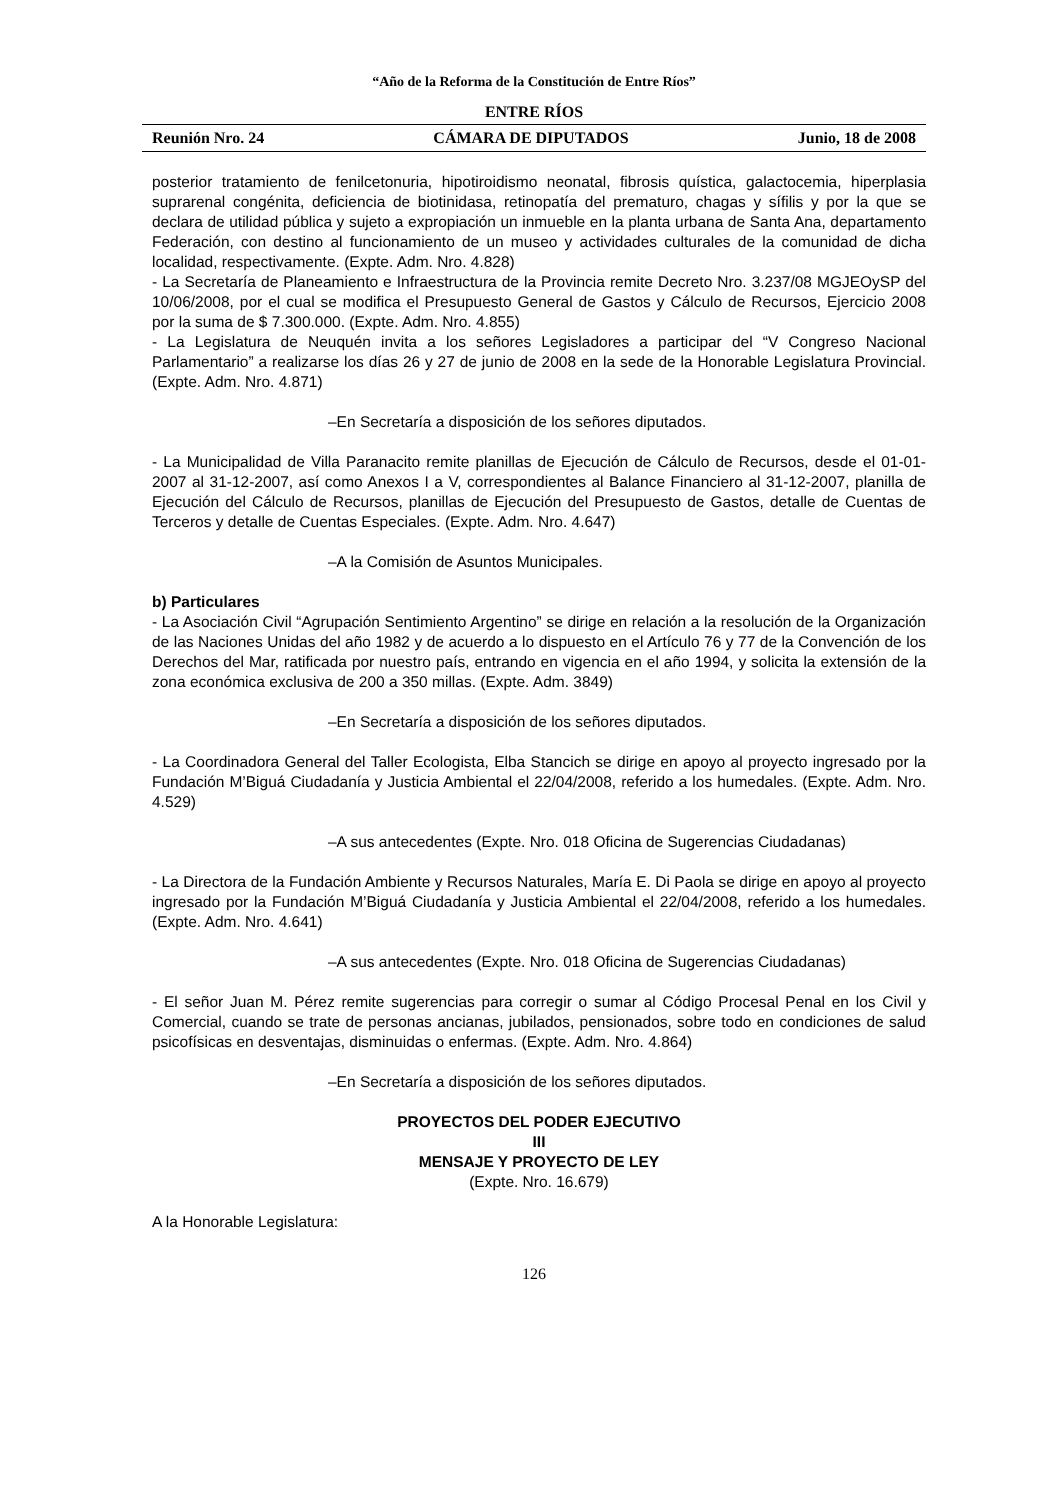“Año de la Reforma de la Constitución de Entre Ríos”
ENTRE RÍOS
Reunión Nro. 24 CÁMARA DE DIPUTADOS Junio, 18 de 2008
posterior tratamiento de fenilcetonuria, hipotiroidismo neonatal, fibrosis quística, galactocemia, hiperplasia suprarenal congénita, deficiencia de biotinidasa, retinopatía del prematuro, chagas y sífilis y por la que se declara de utilidad pública y sujeto a expropiación un inmueble en la planta urbana de Santa Ana, departamento Federación, con destino al funcionamiento de un museo y actividades culturales de la comunidad de dicha localidad, respectivamente. (Expte. Adm. Nro. 4.828)
- La Secretaría de Planeamiento e Infraestructura de la Provincia remite Decreto Nro. 3.237/08 MGJEOySP del 10/06/2008, por el cual se modifica el Presupuesto General de Gastos y Cálculo de Recursos, Ejercicio 2008 por la suma de $ 7.300.000. (Expte. Adm. Nro. 4.855)
- La Legislatura de Neuquén invita a los señores Legisladores a participar del “V Congreso Nacional Parlamentario” a realizarse los días 26 y 27 de junio de 2008 en la sede de la Honorable Legislatura Provincial. (Expte. Adm. Nro. 4.871)
–En Secretaría a disposición de los señores diputados.
- La Municipalidad de Villa Paranacito remite planillas de Ejecución de Cálculo de Recursos, desde el 01-01-2007 al 31-12-2007, así como Anexos I a V, correspondientes al Balance Financiero al 31-12-2007, planilla de Ejecución del Cálculo de Recursos, planillas de Ejecución del Presupuesto de Gastos, detalle de Cuentas de Terceros y detalle de Cuentas Especiales. (Expte. Adm. Nro. 4.647)
–A la Comisión de Asuntos Municipales.
b) Particulares
- La Asociación Civil “Agrupación Sentimiento Argentino” se dirige en relación a la resolución de la Organización de las Naciones Unidas del año 1982 y de acuerdo a lo dispuesto en el Artículo 76 y 77 de la Convención de los Derechos del Mar, ratificada por nuestro país, entrando en vigencia en el año 1994, y solicita la extensión de la zona económica exclusiva de 200 a 350 millas. (Expte. Adm. 3849)
–En Secretaría a disposición de los señores diputados.
- La Coordinadora General del Taller Ecologista, Elba Stancich se dirige en apoyo al proyecto ingresado por la Fundación M’Biguá Ciudadanía y Justicia Ambiental el 22/04/2008, referido a los humedales. (Expte. Adm. Nro. 4.529)
–A sus antecedentes (Expte. Nro. 018 Oficina de Sugerencias Ciudadanas)
- La Directora de la Fundación Ambiente y Recursos Naturales, María E. Di Paola se dirige en apoyo al proyecto ingresado por la Fundación M’Biguá Ciudadanía y Justicia Ambiental el 22/04/2008, referido a los humedales. (Expte. Adm. Nro. 4.641)
–A sus antecedentes (Expte. Nro. 018 Oficina de Sugerencias Ciudadanas)
- El señor Juan M. Pérez remite sugerencias para corregir o sumar al Código Procesal Penal en los Civil y Comercial, cuando se trate de personas ancianas, jubilados, pensionados, sobre todo en condiciones de salud psicofísicas en desventajas, disminuidas o enfermas. (Expte. Adm. Nro. 4.864)
–En Secretaría a disposición de los señores diputados.
PROYECTOS DEL PODER EJECUTIVO
III
MENSAJE Y PROYECTO DE LEY
(Expte. Nro. 16.679)
A la Honorable Legislatura:
126